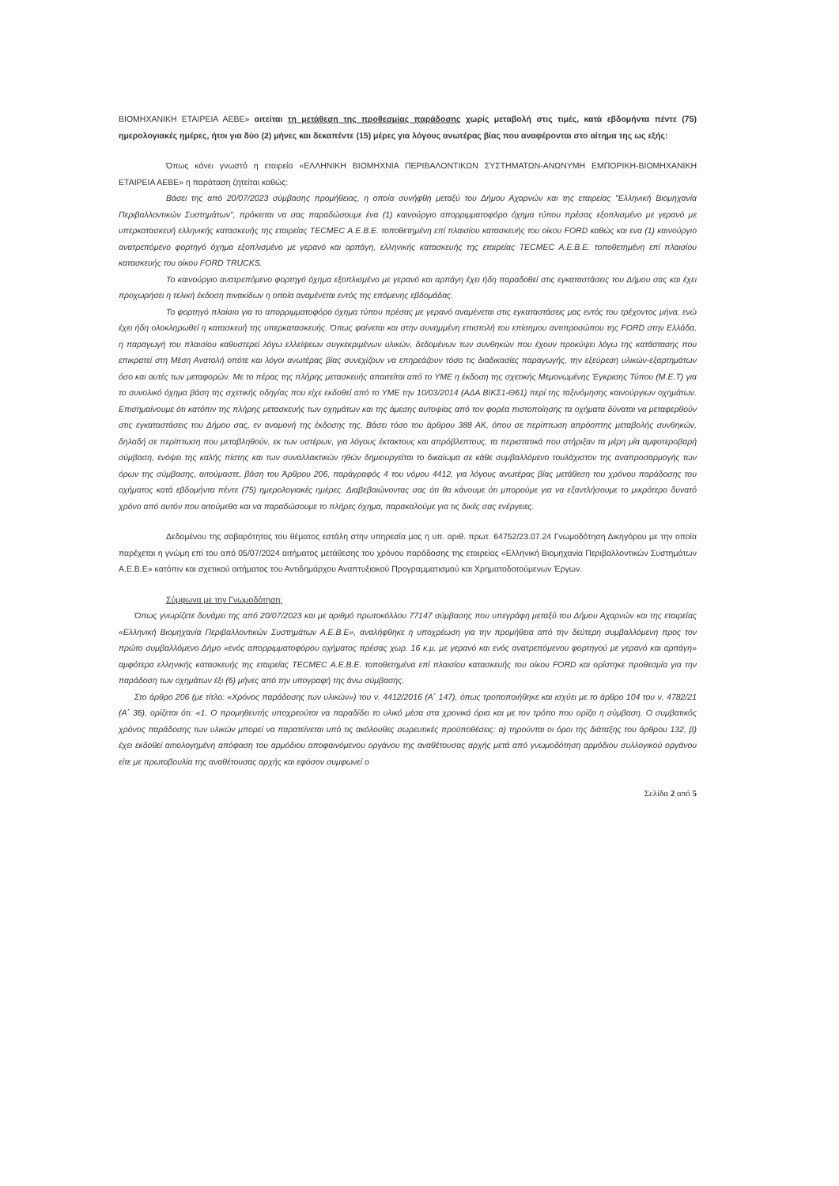ΒΙΟΜΗΧΑΝΙΚΗ ΕΤΑΙΡΕΙΑ ΑΕΒΕ» αιτείται τη μετάθεση της προθεσμίας παράδοσης χωρίς μεταβολή στις τιμές, κατά εβδομήντα πέντε (75) ημερολογιακές ημέρες, ήτοι για δύο (2) μήνες και δεκαπέντε (15) μέρες για λόγους ανωτέρας βίας που αναφέρονται στο αίτημα της ως εξής:
Όπως κάνει γνωστό η εταιρεία «ΕΛΛΗΝΙΚΗ ΒΙΟΜΗΧΝΙΑ ΠΕΡΙΒΑΛΟΝΤΙΚΩΝ ΣΥΣΤΗΜΑΤΩΝ-ΑΝΩΝΥΜΗ ΕΜΠΟΡΙΚΗ-ΒΙΟΜΗΧΑΝΙΚΗ ΕΤΑΙΡΕΙΑ ΑΕΒΕ» η παράταση ζητείται καθώς:
Βάσει της από 20/07/2023 σύμβασης προμήθειας, η οποία συνήφθη μεταξύ του Δήμου Αχαρνών και της εταιρείας "Ελληνική Βιομηχανία Περιβαλλοντικών Συστημάτων", πρόκειται να σας παραδώσουμε ένα (1) καινούργιο απορριμματοφόρο όχημα τύπου πρέσας εξοπλισμένο με γερανό με υπερκατασκευή ελληνικής κατασκευής της εταιρείας TECMEC Α.Ε.Β.Ε. τοποθετημένη επί πλαισίου κατασκευής του οίκου FORD καθώς και ενα (1) καινούργιο ανατρεπόμενο φορτηγό όχημα εξοπλισμένο με γερανό και αρπάγη, ελληνικής κατασκευής της εταιρείας TECMEC Α.Ε.Β.Ε. τοποθετημένη επί πλαισίου κατασκευής του οίκου FORD TRUCKS.
Το καινούργιο ανατρεπόμενο φορτηγό όχημα εξοπλισμένο με γερανό και αρπάγη έχει ήδη παραδοθεί στις εγκαταστάσεις του Δήμου σας και έχει προχωρήσει η τελική έκδοση πινακίδων η οποία αναμένεται εντός της επόμενης εβδομάδας.
Το φορτηγό πλαίσιο για το απορριμματοφόρο όχημα τύπου πρέσας με γερανό αναμένεται στις εγκαταστάσεις μας εντός του τρέχοντος μήνα, ενώ έχει ήδη ολοκληρωθεί η κατασκευή της υπερκατασκευής. Όπως φαίνεται και στην συνημμένη επιστολή του επίσημου αντιπροσώπου της FORD στην Ελλάδα, η παραγωγή του πλαισίου καθυστερεί λόγω ελλείψεων συγκεκριμένων υλικών, δεδομένων των συνθηκών που έχουν προκύψει λόγω της κατάστασης που επικρατεί στη Μέση Ανατολή οπότε και λόγοι ανωτέρας βίας συνεχίζουν να επηρεάζουν τόσο τις διαδικασίες παραγωγής, την εξεύρεση υλικών-εξαρτημάτων όσο και αυτές των μεταφορών. Με το πέρας της πλήρης μετασκευής απαιτείται από το ΥΜΕ η έκδοση της σχετικής Μεμονωμένης Έγκρισης Τύπου (Μ.Ε.Τ) για το συνολικό όχημα βάση της σχετικής οδηγίας που είχε εκδοθεί από το ΥΜΕ την 10/03/2014 (ΑΔΑ ΒΙΚΣ1-Θ61) περί της ταξινόμησης καινούργιων οχημάτων. Επισημαίνουμε ότι κατόπιν της πλήρης μετασκευής των οχημάτων και της άμεσης αυτοψίας από τον φορέα πιστοποίησης τα οχήματα δύναται να μεταφερθούν στις εγκαταστάσεις του Δήμου σας, εν αναμονή της έκδοσης της. Βάσει τόσο του άρθρου 388 ΑΚ, όπου σε περίπτωση απρόοπτης μεταβολής συνθηκών, δηλαδή σε περίπτωση που μεταβληθούν, εκ των υστέρων, για λόγους έκτακτους και απρόβλεπτους, τα περιστατικά που στήριξαν τα μέρη μία αμφοτεροβαρή σύμβαση, ενόψει της καλής πίστης και των συναλλακτικών ηθών δημιουργείται το δικαίωμα σε κάθε συμβαλλόμενο τουλάχιστον της αναπροσαρμογής των όρων της σύμβασης, αιτούμαστε, βάση του Άρθρου 206, παράγραφός 4 του νόμου 4412, για λόγους ανωτέρας βίας μετάθεση του χρόνου παράδοσης του οχήματος κατά εβδομήντα πέντε (75) ημερολογιακές ημέρες. Διαβεβαιώνοντας σας ότι θα κάνουμε ότι μπορούμε για να εξαντλήσουμε το μικρότερο δυνατό χρόνο από αυτόν που αιτούμεθα και να παραδώσουμε το πλήρες όχημα, παρακαλούμε για τις δικές σας ενέργειες.
Δεδομένου της σοβαρότητας του θέματος εστάλη στην υπηρεσία μας η υπ. αριθ. πρωτ. 64752/23.07.24 Γνωμοδότηση Δικηγόρου με την οποία παρέχεται η γνώμη επί του από 05/07/2024 αιτήματος μετάθεσης του χρόνου παράδοσης της εταιρείας «Ελληνική Βιομηχανία Περιβαλλοντικών Συστημάτων Α.Ε.Β.Ε» κατόπιν και σχετικού αιτήματος του Αντιδημάρχου Αναπτυξιακού Προγραμματισμού και Χρηματοδοτούμενων Έργων.
Σύμφωνα με την Γνωμοδότηση:
Όπως γνωρίζετε δυνάμει της από 20/07/2023 και με αριθμό πρωτοκόλλου 77147 σύμβασης που υπεγράφη μεταξύ του Δήμου Αχαρνών και της εταιρείας «Ελληνική Βιομηχανία Περιβαλλοντικών Συστημάτων Α.Ε.Β.Ε», αναλήφθηκε η υποχρέωση για την προμήθεια από την δεύτερη συμβαλλόμενη προς τον πρώτο συμβαλλόμενο Δήμο «ενός απορριμματοφόρου οχήματος πρέσας χωρ. 16 κ.μ. με γερανό και ενός ανατρεπόμενου φορτηγού με γερανό και αρπάγη» αμφότερα ελληνικής κατασκευής της εταιρείας TECMEC Α.Ε.Β.Ε. τοποθετημένα επί πλαισίου κατασκευής του οίκου FORD και ορίστηκε προθεσμία για την παράδοση των οχημάτων έξι (6) μήνες από την υπογραφή της άνω σύμβασης.
Στο άρθρο 206 (με τίτλο: «Χρόνος παράδοσης των υλικών») του ν. 4412/2016 (Α΄ 147), όπως τροποποιήθηκε και ισχύει με το άρθρο 104 του ν. 4782/21 (Α΄ 36), ορίζεται ότι: «1. Ο προμηθευτής υποχρεούται να παραδίδει το υλικό μέσα στα χρονικά όρια και με τον τρόπο που ορίζει η σύμβαση. Ο συμβατικός χρόνος παράδοσης των υλικών μπορεί να παρατείνεται υπό τις ακόλουθες σωρευτικές προϋποθέσεις: α) τηρούνται οι όροι της διάταξης του άρθρου 132, β) έχει εκδοθεί αιτιολογημένη απόφαση του αρμόδιου αποφαινόμενου οργάνου της αναθέτουσας αρχής μετά από γνωμοδότηση αρμόδιου συλλογικού οργάνου είτε με πρωτοβουλία της αναθέτουσας αρχής και εφόσον συμφωνεί ο
Σελίδα 2 από 5